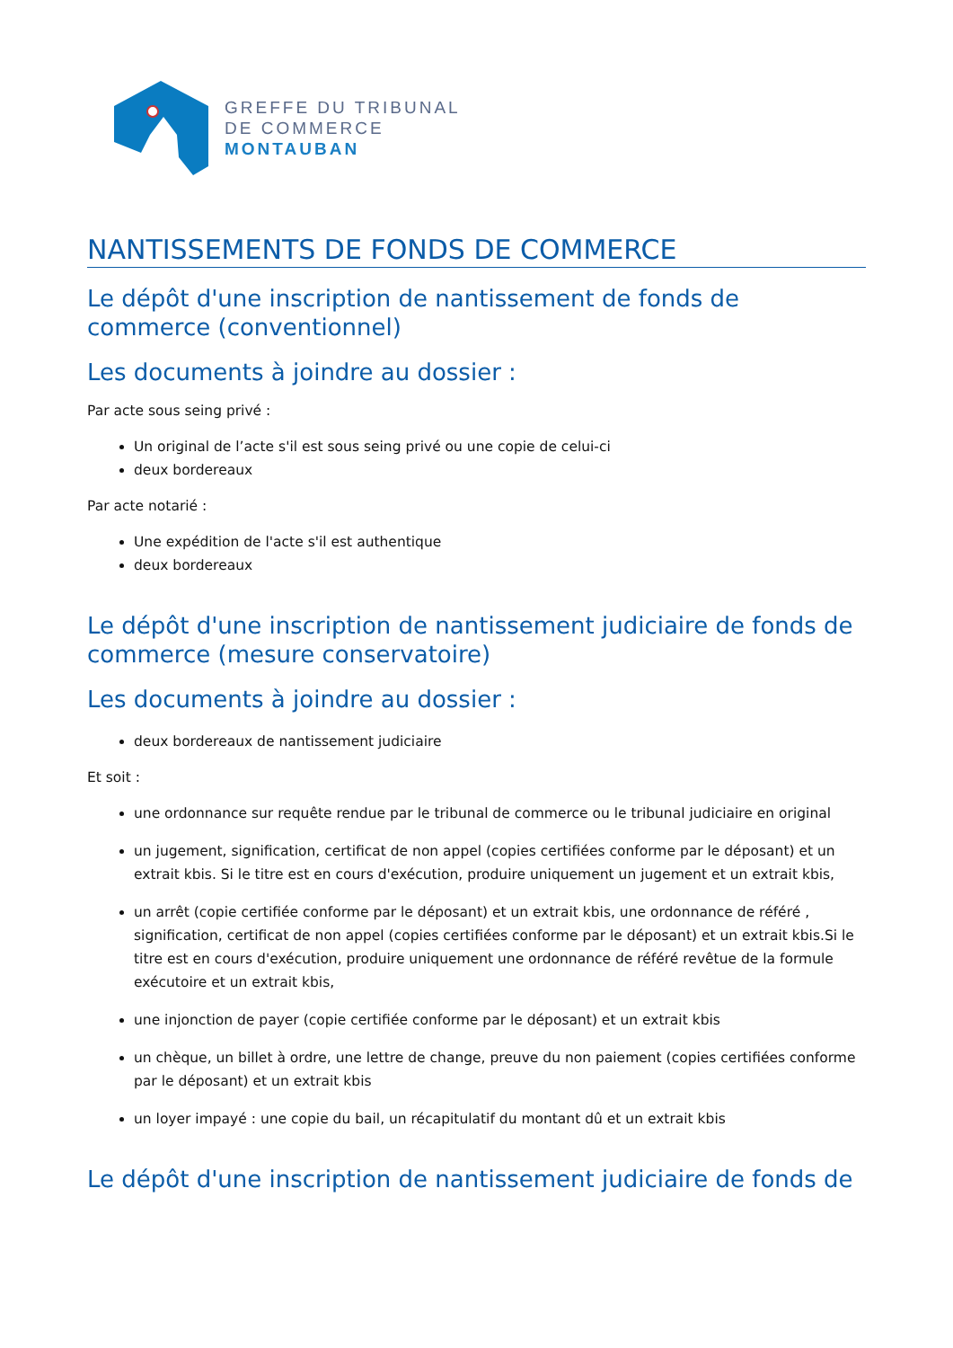GREFFE DU TRIBUNAL
DE COMMERCE
MONTAUBAN
NANTISSEMENTS DE FONDS DE COMMERCE
Le dépôt d'une inscription de nantissement de fonds de commerce (conventionnel)
Les documents à joindre au dossier :
Par acte sous seing privé :
Un original de l’acte s'il est sous seing privé ou une copie de celui-ci
deux bordereaux
Par acte notarié :
Une expédition de l'acte s'il est authentique
deux bordereaux
Le dépôt d'une inscription de nantissement judiciaire de fonds de commerce (mesure conservatoire)
Les documents à joindre au dossier :
deux bordereaux de nantissement judiciaire
Et soit :
une ordonnance sur requête rendue par le tribunal de commerce ou le tribunal judiciaire en original
un jugement, signification, certificat de non appel (copies certifiées conforme par le déposant) et un extrait kbis. Si le titre est en cours d'exécution, produire uniquement un jugement et un extrait kbis,
un arrêt (copie certifiée conforme par le déposant) et un extrait kbis, une ordonnance de référé , signification, certificat de non appel (copies certifiées conforme par le déposant) et un extrait kbis.Si le titre est en cours d'exécution, produire uniquement une ordonnance de référé revêtue de la formule exécutoire et un extrait kbis,
une injonction de payer (copie certifiée conforme par le déposant) et un extrait kbis
un chèque, un billet à ordre, une lettre de change, preuve du non paiement (copies certifiées conforme par le déposant) et un extrait kbis
un loyer impayé : une copie du bail, un récapitulatif du montant dû et un extrait kbis
Le dépôt d'une inscription de nantissement judiciaire de fonds de